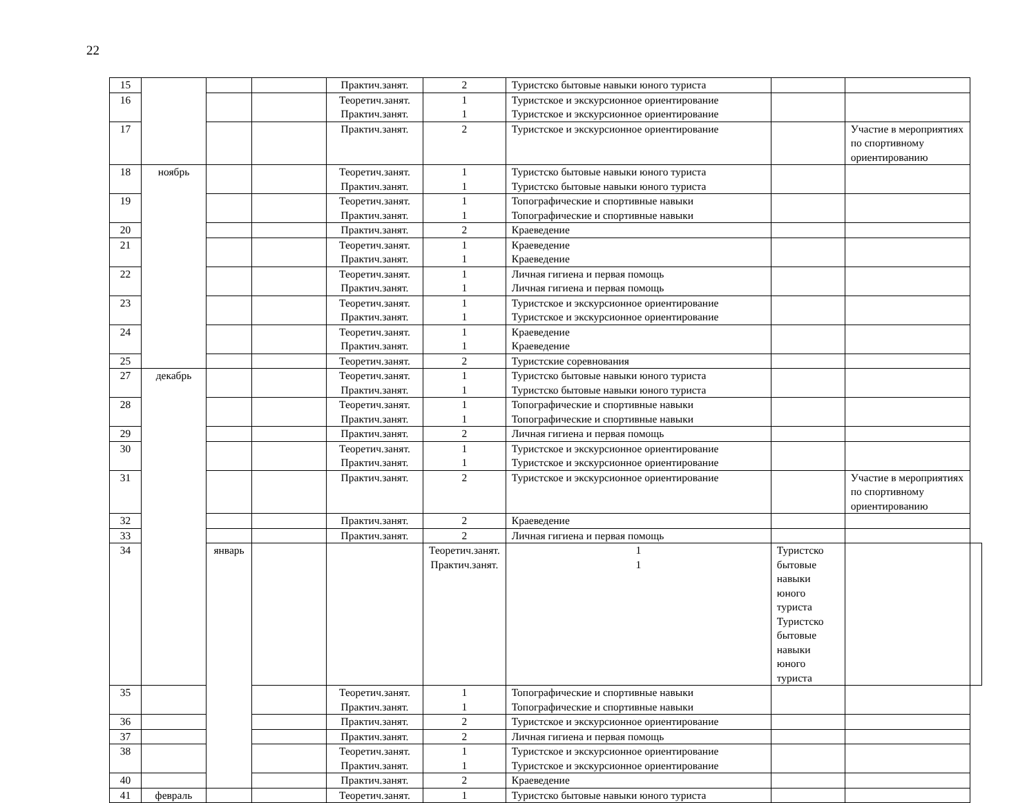22
| 15 | | | | Практич.занят. | 2 | Туристско бытовые навыки юного туриста | | | |
| 16 | | | | Теоретич.занят. Практич.занят. | 1 1 | Туристское и экскурсионное ориентирование Туристское и экскурсионное ориентирование | | | |
| 17 | | | | Практич.занят. | 2 | Туристское и экскурсионное ориентирование | | Участие в мероприятиях по спортивному ориентированию | |
| 18 | ноябрь | | | Теоретич.занят. Практич.занят. | 1 1 | Туристско бытовые навыки юного туриста Туристско бытовые навыки юного туриста | | | |
| 19 | | | | Теоретич.занят. Практич.занят. | 1 1 | Топографические и спортивные навыки Топографические и спортивные навыки | | | |
| 20 | | | | Практич.занят. | 2 | Краеведение | | | |
| 21 | | | | Теоретич.занят. Практич.занят. | 1 1 | Краеведение Краеведение | | | |
| 22 | | | | Теоретич.занят. Практич.занят. | 1 1 | Личная гигиена и первая помощь Личная гигиена и первая помощь | | | |
| 23 | | | | Теоретич.занят. Практич.занят. | 1 1 | Туристское и экскурсионное ориентирование Туристское и экскурсионное ориентирование | | | |
| 24 | | | | Теоретич.занят. Практич.занят. | 1 1 | Краеведение Краеведение | | | |
| 25 | | | | Теоретич.занят. | 2 | Туристские соревнования | | | |
| 27 | декабрь | | | Теоретич.занят. Практич.занят. | 1 1 | Туристско бытовые навыки юного туриста Туристско бытовые навыки юного туриста | | | |
| 28 | | | | Теоретич.занят. Практич.занят. | 1 1 | Топографические и спортивные навыки Топографические и спортивные навыки | | | |
| 29 | | | | Практич.занят. | 2 | Личная гигиена и первая помощь | | | |
| 30 | | | | Теоретич.занят. Практич.занят. | 1 1 | Туристское и экскурсионное ориентирование Туристское и экскурсионное ориентирование | | | |
| 31 | | | | Практич.занят. | 2 | Туристское и экскурсионное ориентирование | | Участие в мероприятиях по спортивному ориентированию | |
| 32 | | | | Практич.занят. | 2 | Краеведение | | | |
| 33 | | | | Практич.занят. | 2 | Личная гигиена и первая помощь | | | |
| 34 | | январь | | | Теоретич.занят. Практич.занят. | 1 1 | Туристско бытовые навыки юного туриста Туристско бытовые навыки юного туриста | | |
| 35 | | | | Теоретич.занят. Практич.занят. | 1 1 | Топографические и спортивные навыки Топографические и спортивные навыки | | | |
| 36 | | | | Практич.занят. | 2 | Туристское и экскурсионное ориентирование | | | |
| 37 | | | | Практич.занят. | 2 | Личная гигиена и первая помощь | | | |
| 38 | | | | Теоретич.занят. Практич.занят. | 1 1 | Туристское и экскурсионное ориентирование Туристское и экскурсионное ориентирование | | | |
| 40 | | | | Практич.занят. | 2 | Краеведение | | | |
| 41 | февраль | | | Теоретич.занят. | 1 | Туристско бытовые навыки юного туриста | | | |